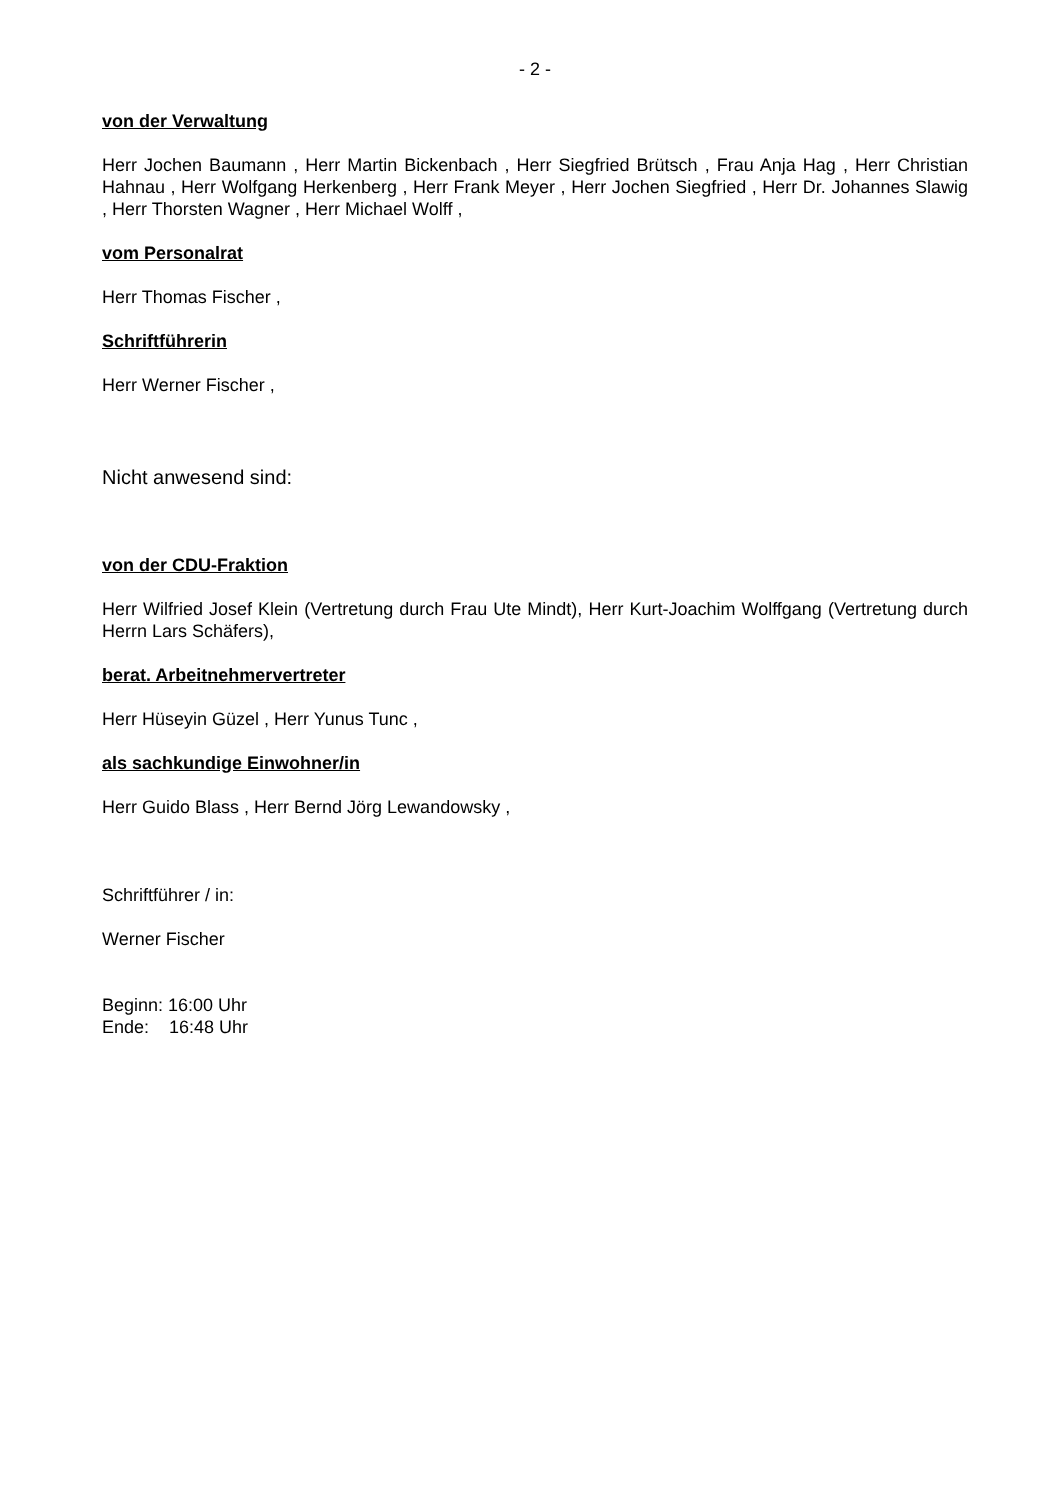- 2 -
von der Verwaltung
Herr Jochen Baumann , Herr Martin Bickenbach , Herr Siegfried Brütsch , Frau Anja Hag , Herr Christian Hahnau , Herr Wolfgang Herkenberg , Herr Frank Meyer , Herr Jochen Siegfried , Herr Dr. Johannes Slawig , Herr Thorsten Wagner , Herr Michael Wolff ,
vom Personalrat
Herr Thomas Fischer ,
Schriftführerin
Herr Werner Fischer ,
Nicht anwesend sind:
von der CDU-Fraktion
Herr Wilfried Josef Klein (Vertretung durch Frau Ute Mindt), Herr Kurt-Joachim Wolffgang (Vertretung durch Herrn Lars Schäfers),
berat. Arbeitnehmervertreter
Herr Hüseyin Güzel , Herr Yunus Tunc ,
als sachkundige Einwohner/in
Herr Guido Blass , Herr Bernd Jörg Lewandowsky ,
Schriftführer / in:
Werner Fischer
Beginn: 16:00 Uhr
Ende: 16:48 Uhr